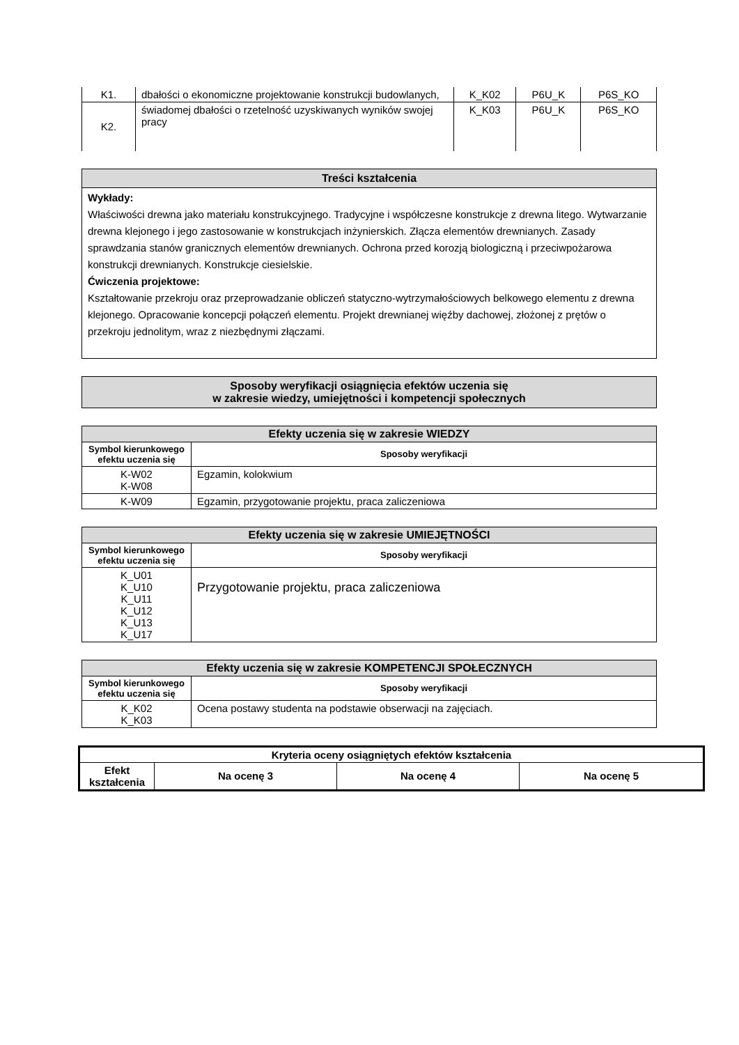| K1. | dbałości o ekonomiczne projektowanie konstrukcji budowlanych, | K_K02 | P6U_K | P6S_KO |
| K2. | świadomej dbałości o rzetelność uzyskiwanych wyników swojej pracy | K_K03 | P6U_K | P6S_KO |
Treści kształcenia
Wykłady:
Właściwości drewna jako materiału konstrukcyjnego. Tradycyjne i współczesne konstrukcje z drewna litego. Wytwarzanie drewna klejonego i jego zastosowanie w konstrukcjach inżynierskich. Złącza elementów drewnianych. Zasady sprawdzania stanów granicznych elementów drewnianych. Ochrona przed korozją biologiczną i przeciwpożarowa konstrukcji drewnianych. Konstrukcje ciesielskie.
Ćwiczenia projektowe:
Kształtowanie przekroju oraz przeprowadzanie obliczeń statyczno-wytrzymałościowych belkowego elementu z drewna klejonego. Opracowanie koncepcji połączeń elementu. Projekt drewnianej więźby dachowej, złożonej z prętów o przekroju jednolitym, wraz z niezbędnymi złączami.
Sposoby weryfikacji osiągnięcia efektów uczenia się
w zakresie wiedzy, umiejętności i kompetencji społecznych
| Efekty uczenia się w zakresie WIEDZY | |
| Symbol kierunkowego efektu uczenia się | Sposoby weryfikacji |
| K-W02 K-W08 | Egzamin, kolokwium |
| K-W09 | Egzamin, przygotowanie projektu, praca zaliczeniowa |
| Efekty uczenia się w zakresie UMIEJĘTNOŚCI | |
| Symbol kierunkowego efektu uczenia się | Sposoby weryfikacji |
| K_U01 K_U10 K_U11 K_U12 K_U13 K_U17 | Przygotowanie projektu, praca zaliczeniowa |
| Efekty uczenia się w zakresie KOMPETENCJI SPOŁECZNYCH | |
| Symbol kierunkowego efektu uczenia się | Sposoby weryfikacji |
| K_K02 K_K03 | Ocena postawy studenta na podstawie obserwacji na zajęciach. |
| Kryteria oceny osiągniętych efektów kształcenia | | | |
| --- | --- | --- | --- |
| Efekt kształcenia | Na ocenę 3 | Na ocenę 4 | Na ocenę 5 |